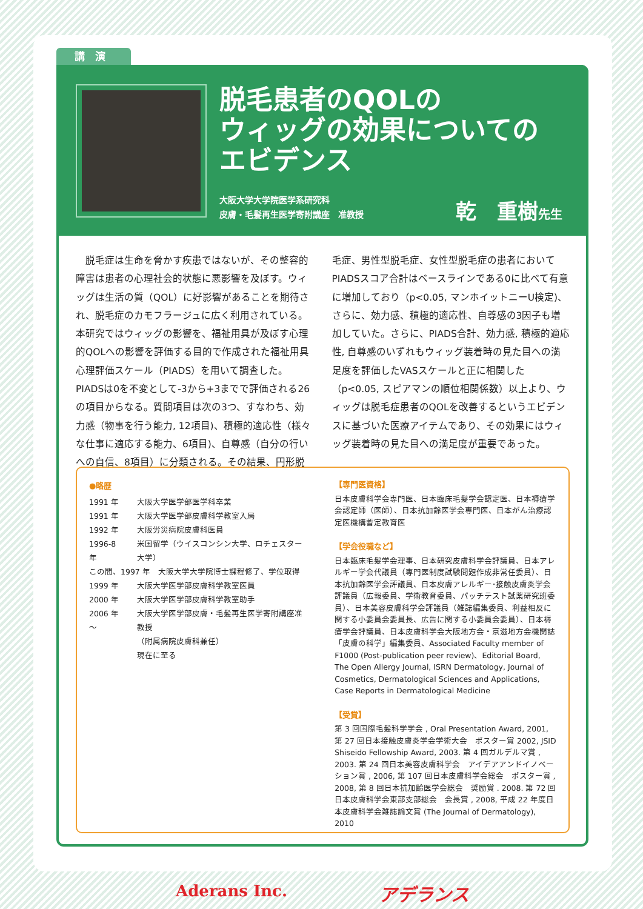講　演
脱毛患者のQOLの
ウィッグの効果についての
エビデンス
大阪大学大学院医学系研究科
皮膚・毛髪再生医学寄附講座　准教授
乾　重樹先生
　脱毛症は生命を脅かす疾患ではないが、その整容的障害は患者の心理社会的状態に悪影響を及ぼす。ウィッグは生活の質（QOL）に好影響があることを期待され、脱毛症のカモフラージュに広く利用されている。本研究ではウィッグの影響を、福祉用具が及ぼす心理的QOLへの影響を評価する目的で作成された福祉用具心理評価スケール（PIADS）を用いて調査した。PIADSは0を不変として-3から+3までで評価される26の項目からなる。質問項目は次の3つ、すなわち、効力感（物事を行う能力, 12項目)、積極的適応性（様々な仕事に適応する能力、6項目)、自尊感（自分の行いへの自信、8項目）に分類される。その結果、円形脱毛症、男性型脱毛症、女性型脱毛症の患者においてPIADSスコア合計はベースラインである0に比べて有意に増加しており（p<0.05, マンホイットニーU検定)、さらに、効力感、積極的適応性、自尊感の3因子も増加していた。さらに、PIADS合計、効力感, 積極的適応性, 自尊感のいずれもウィッグ装着時の見た目への満足度を評価したVASスケールと正に相関した（p<0.05, スピアマンの順位相関係数）以上より、ウィッグは脱毛症患者のQOLを改善するというエビデンスに基づいた医療アイテムであり、その効果にはウィッグ装着時の見た目への満足度が重要であった。
●略歴
| 1991 年 | 大阪大学医学部医学科卒業 |
| 1991 年 | 大阪大学医学部皮膚科学教室入局 |
| 1992 年 | 大阪労災病院皮膚科医員 |
| 1996-8 年 | 米国留学（ウイスコンシン大学、ロチェスター大学） |
| この間、1997 年 大阪大学大学院博士課程修了、学位取得 | |
| 1999 年 | 大阪大学医学部皮膚科学教室医員 |
| 2000 年 | 大阪大学医学部皮膚科学教室助手 |
| 2006 年～ | 大阪大学医学部皮膚・毛髪再生医学寄附講座准教授 |
| | （附属病院皮膚科兼任） |
| | 現在に至る |
【専門医資格】
日本皮膚科学会専門医、日本臨床毛髪学会認定医、日本褥瘡学会認定師（医師）、日本抗加齢医学会専門医、日本がん治療認定医機構暫定教育医
【学会役職など】
日本臨床毛髪学会理事、日本研究皮膚科学会評議員、日本アレルギー学会代議員（専門医制度試験問題作成非常任委員）、日本抗加齢医学会評議員、日本皮膚アレルギー･接触皮膚炎学会評議員（広報委員、学術教育委員、パッチテスト試薬研究班委員）、日本美容皮膚科学会評議員（雑誌編集委員、利益相反に関する小委員会委員長、広告に関する小委員会委員）、日本褥瘡学会評議員、日本皮膚科学会大阪地方会・京滋地方会機関誌「皮膚の科学」編集委員、Associated Faculty member of F1000 (Post-publication peer review)、Editorial Board, The Open Allergy Journal, ISRN Dermatology, Journal of Cosmetics, Dermatological Sciences and Applications, Case Reports in Dermatological Medicine
【受賞】
第 3 回国際毛髪科学学会 , Oral Presentation Award, 2001, 第 27 回日本接触皮膚炎学会学術大会　ポスター賞 2002, JSID Shiseido Fellowship Award, 2003. 第 4 回ガルデルマ賞 , 2003. 第 24 回日本美容皮膚科学会　アイデアアンドイノベーション賞 , 2006, 第 107 回日本皮膚科学会総会　ポスター賞 , 2008, 第 8 回日本抗加齢医学会総会　奨励賞 . 2008. 第 72 回日本皮膚科学会東部支部総会　会長賞 , 2008, 平成 22 年度日本皮膚科学会雑誌論文賞 (The Journal of Dermatology), 2010
Aderans Inc. アデランス